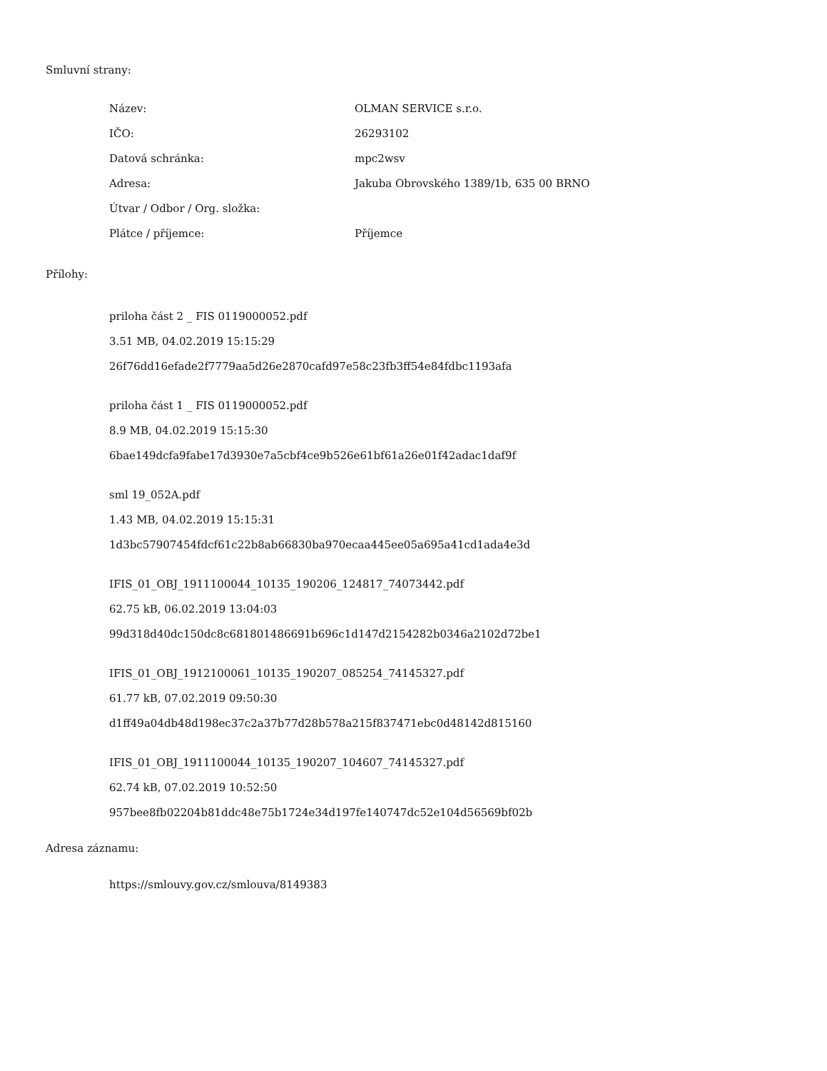Smluvní strany:
| Název: | OLMAN SERVICE s.r.o. |
| IČO: | 26293102 |
| Datová schránka: | mpc2wsv |
| Adresa: | Jakuba Obrovského 1389/1b, 635 00 BRNO |
| Útvar / Odbor / Org. složka: | |
| Plátce / příjemce: | Příjemce |
Přílohy:
priloha část 2 _ FIS 0119000052.pdf
3.51 MB, 04.02.2019 15:15:29
26f76dd16efade2f7779aa5d26e2870cafd97e58c23fb3ff54e84fdbc1193afa
priloha část 1 _ FIS 0119000052.pdf
8.9 MB, 04.02.2019 15:15:30
6bae149dcfa9fabe17d3930e7a5cbf4ce9b526e61bf61a26e01f42adac1daf9f
sml 19_052A.pdf
1.43 MB, 04.02.2019 15:15:31
1d3bc57907454fdcf61c22b8ab66830ba970ecaa445ee05a695a41cd1ada4e3d
IFIS_01_OBJ_1911100044_10135_190206_124817_74073442.pdf
62.75 kB, 06.02.2019 13:04:03
99d318d40dc150dc8c681801486691b696c1d147d2154282b0346a2102d72be1
IFIS_01_OBJ_1912100061_10135_190207_085254_74145327.pdf
61.77 kB, 07.02.2019 09:50:30
d1ff49a04db48d198ec37c2a37b77d28b578a215f837471ebc0d48142d815160
IFIS_01_OBJ_1911100044_10135_190207_104607_74145327.pdf
62.74 kB, 07.02.2019 10:52:50
957bee8fb02204b81ddc48e75b1724e34d197fe140747dc52e104d56569bf02b
Adresa záznamu:
https://smlouvy.gov.cz/smlouva/8149383